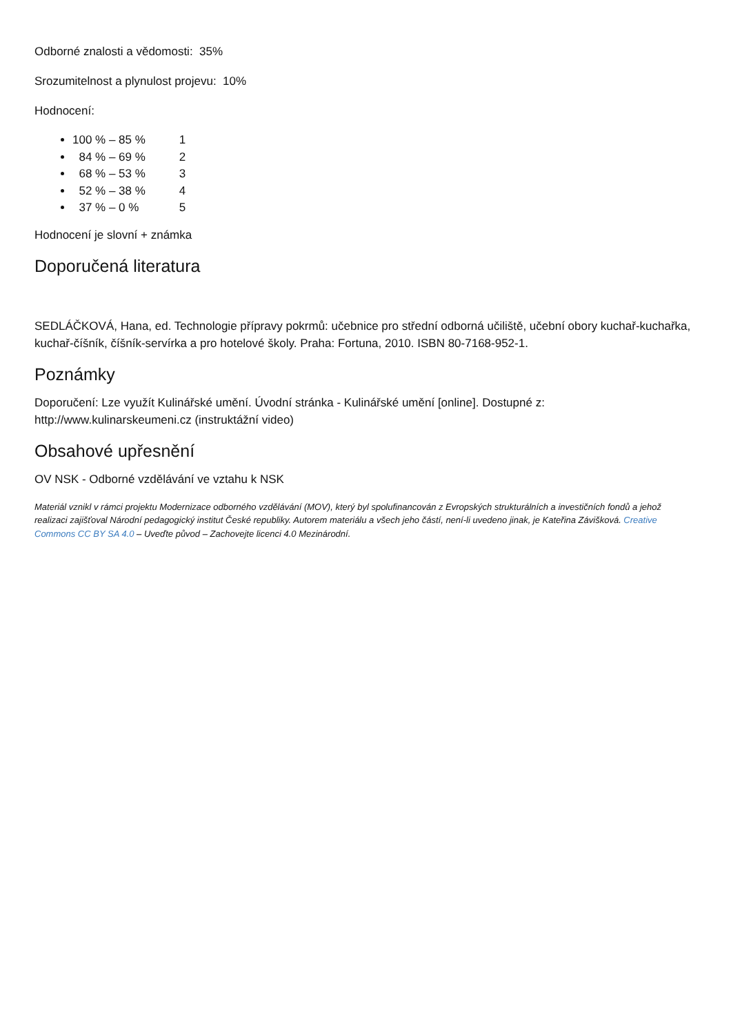Odborné znalosti a vědomosti: 35%
Srozumitelnost a plynulost projevu: 10%
Hodnocení:
100 % – 85 % 1
84 % – 69 % 2
68 % – 53 % 3
52 % – 38 % 4
37 % – 0 % 5
Hodnocení je slovní + známka
Doporučená literatura
SEDLÁČKOVÁ, Hana, ed. Technologie přípravy pokrmů: učebnice pro střední odborná učiliště, učební obory kuchař-kuchařka, kuchař-číšník, číšník-servírka a pro hotelové školy. Praha: Fortuna, 2010. ISBN 80-7168-952-1.
Poznámky
Doporučení: Lze využít Kulinářské umění. Úvodní stránka - Kulinářské umění [online]. Dostupné z: http://www.kulinarskeumeni.cz (instruktážní video)
Obsahové upřesnění
OV NSK - Odborné vzdělávání ve vztahu k NSK
Materiál vznikl v rámci projektu Modernizace odborného vzdělávání (MOV), který byl spolufinancován z Evropských strukturálních a investičních fondů a jehož realizaci zajišťoval Národní pedagogický institut České republiky. Autorem materiálu a všech jeho částí, není-li uvedeno jinak, je Kateřina Závišková. Creative Commons CC BY SA 4.0 – Uveďte původ – Zachovejte licenci 4.0 Mezinárodní.